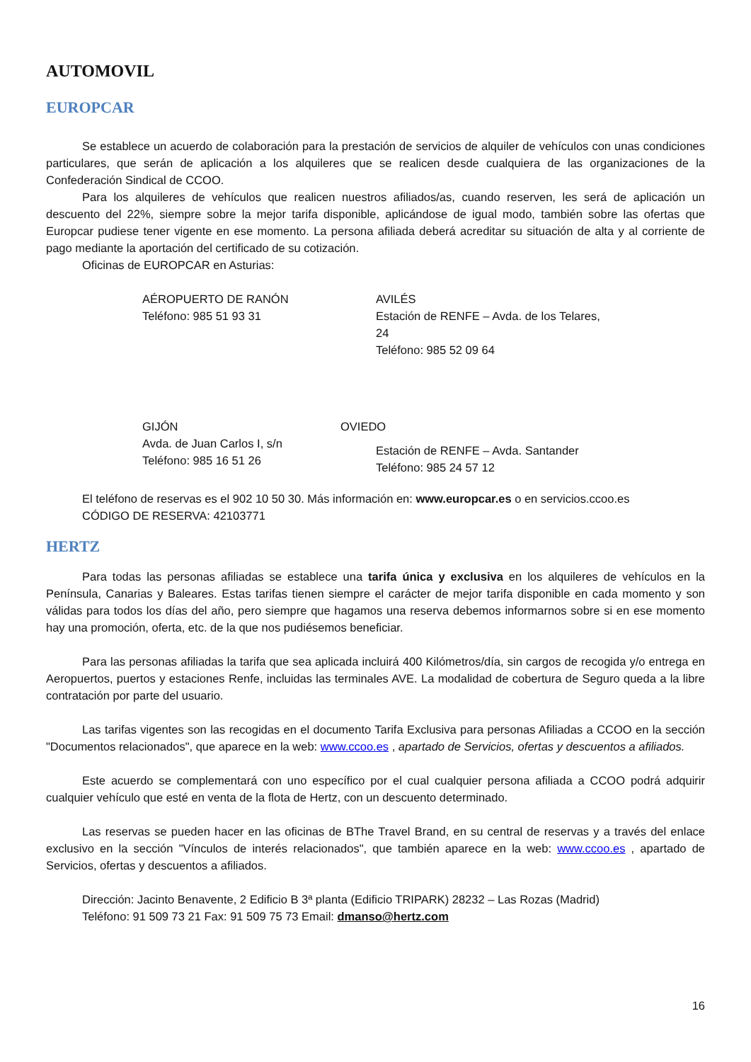AUTOMOVIL
EUROPCAR
Se establece un acuerdo de colaboración para la prestación de servicios de alquiler de vehículos con unas condiciones particulares, que serán de aplicación a los alquileres que se realicen desde cualquiera de las organizaciones de la Confederación Sindical de CCOO.
Para los alquileres de vehículos que realicen nuestros afiliados/as, cuando reserven, les será de aplicación un descuento del 22%, siempre sobre la mejor tarifa disponible, aplicándose de igual modo, también sobre las ofertas que Europcar pudiese tener vigente en ese momento. La persona afiliada deberá acreditar su situación de alta y al corriente de pago mediante la aportación del certificado de su cotización.
Oficinas de EUROPCAR en Asturias:
AÉROPUERTO DE RANÓN
Teléfono: 985 51 93 31
AVILÉS
Estación de RENFE – Avda. de los Telares, 24
Teléfono: 985 52 09 64
GIJÓN
Avda. de Juan Carlos I, s/n
Teléfono: 985 16 51 26
OVIEDO
Estación de RENFE – Avda. Santander
Teléfono: 985 24 57 12
El teléfono de reservas es el 902 10 50 30. Más información en: www.europcar.es o en servicios.ccoo.es
CÓDIGO DE RESERVA: 42103771
HERTZ
Para todas las personas afiliadas se establece una tarifa única y exclusiva en los alquileres de vehículos en la Península, Canarias y Baleares. Estas tarifas tienen siempre el carácter de mejor tarifa disponible en cada momento y son válidas para todos los días del año, pero siempre que hagamos una reserva debemos informarnos sobre si en ese momento hay una promoción, oferta, etc. de la que nos pudiésemos beneficiar.
Para las personas afiliadas la tarifa que sea aplicada incluirá 400 Kilómetros/día, sin cargos de recogida y/o entrega en Aeropuertos, puertos y estaciones Renfe, incluidas las terminales AVE. La modalidad de cobertura de Seguro queda a la libre contratación por parte del usuario.
Las tarifas vigentes son las recogidas en el documento Tarifa Exclusiva para personas Afiliadas a CCOO en la sección "Documentos relacionados", que aparece en la web: www.ccoo.es , apartado de Servicios, ofertas y descuentos a afiliados.
Este acuerdo se complementará con uno específico por el cual cualquier persona afiliada a CCOO podrá adquirir cualquier vehículo que esté en venta de la flota de Hertz, con un descuento determinado.
Las reservas se pueden hacer en las oficinas de BThe Travel Brand, en su central de reservas y a través del enlace exclusivo en la sección "Vínculos de interés relacionados", que también aparece en la web: www.ccoo.es , apartado de Servicios, ofertas y descuentos a afiliados.
Dirección: Jacinto Benavente, 2 Edificio B 3ª planta (Edificio TRIPARK) 28232 – Las Rozas (Madrid)
Teléfono: 91 509 73 21 Fax: 91 509 75 73 Email: dmanso@hertz.com
16